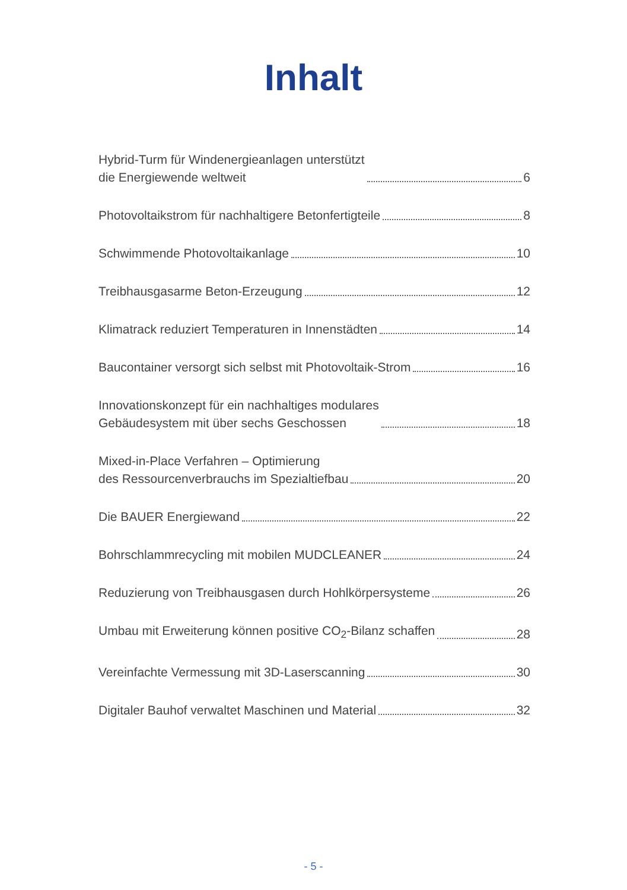Inhalt
Hybrid-Turm für Windenergieanlagen unterstützt
die Energiewende weltweit 6
Photovoltaikstrom für nachhaltigere Betonfertigteile 8
Schwimmende Photovoltaikanlage 10
Treibhausgasarme Beton-Erzeugung 12
Klimatrack reduziert Temperaturen in Innenstädten 14
Baucontainer versorgt sich selbst mit Photovoltaik-Strom 16
Innovationskonzept für ein nachhaltiges modulares
Gebäudesystem mit über sechs Geschossen 18
Mixed-in-Place Verfahren – Optimierung
des Ressourcenverbrauchs im Spezialtiefbau 20
Die BAUER Energiewand 22
Bohrschlammrecycling mit mobilen MUDCLEANER 24
Reduzierung von Treibhausgasen durch Hohlkörpersysteme 26
Umbau mit Erweiterung können positive CO<sub>2</sub>-Bilanz schaffen 28
Vereinfachte Vermessung mit 3D-Laserscanning 30
Digitaler Bauhof verwaltet Maschinen und Material 32
- 5 -